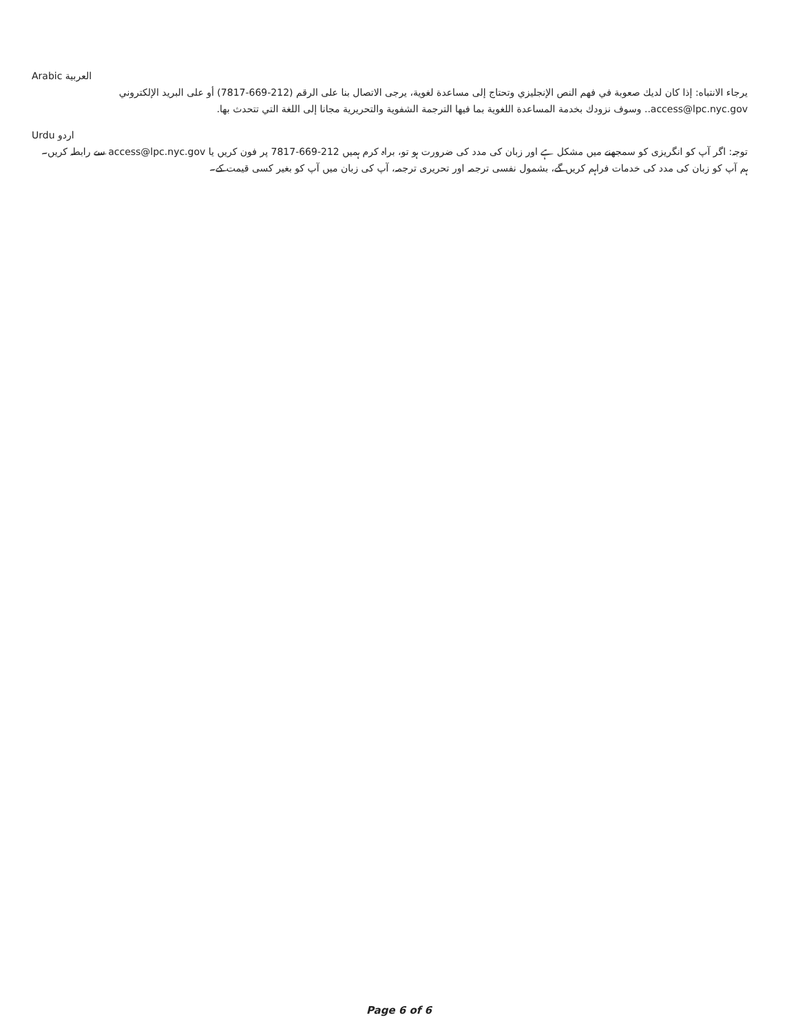Arabic العربية
يرجاء الانتباه: إذا كان لديك صعوبة في فهم النص الإنجليزي وتحتاج إلى مساعدة لغوية، يرجى الاتصال بنا على الرقم (212-669-7817) أو على البريد الإلكتروني access@lpc.nyc.gov.. وسوف نزودك بخدمة المساعدة اللغوية بما فيها الترجمة الشفوية والتحريرية مجانا إلى اللغة التي تتحدث بها.
Urdu اردو
توجہ: اگر آپ کو انگریزی کو سمجھنے میں مشکل ہے اور زبان کی مدد کی ضرورت ہو تو، براہ کرم ہمیں 212-669-7817 پر فون کریں یا access@lpc.nyc.gov سے رابطہ کریں۔ ہم آپ کو زبان کی مدد کی خدمات فراہم کریں گے، بشمول نفسی ترجمہ اور تحریری ترجمہ، آپ کی زبان میں آپ کو بغیر کسی قیمت کے۔
Page 6 of 6